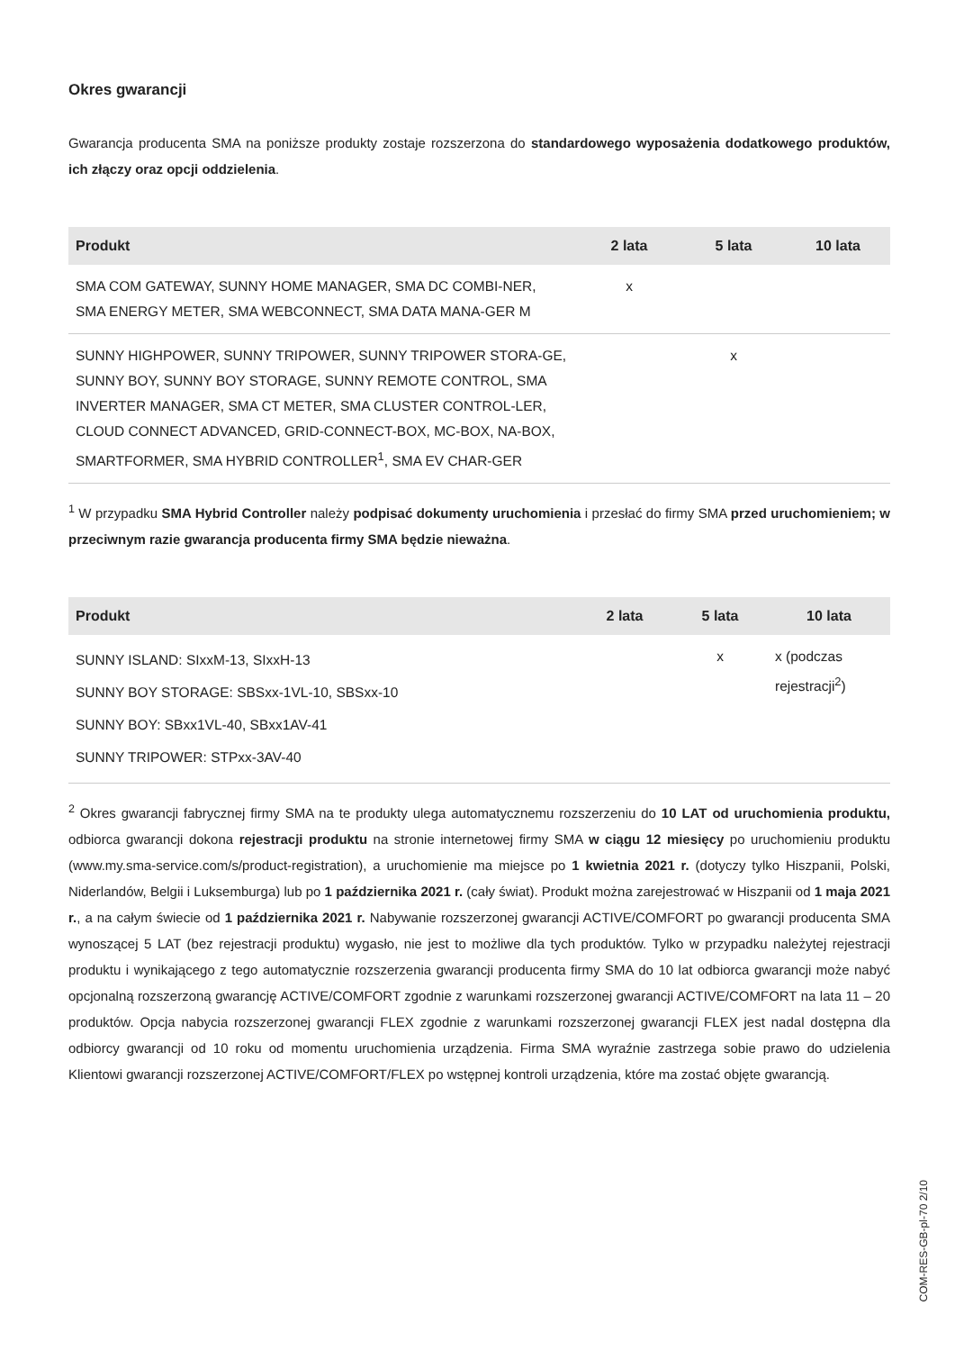Okres gwarancji
Gwarancja producenta SMA na poniższe produkty zostaje rozszerzona do standardowego wyposażenia dodatkowego produktów, ich złączy oraz opcji oddzielenia.
| Produkt | 2 lata | 5 lata | 10 lata |
| --- | --- | --- | --- |
| SMA COM GATEWAY, SUNNY HOME MANAGER, SMA DC COMBI-NER, SMA ENERGY METER, SMA WEBCONNECT, SMA DATA MANA-GER M | x | | |
| SUNNY HIGHPOWER, SUNNY TRIPOWER, SUNNY TRIPOWER STORA-GE, SUNNY BOY, SUNNY BOY STORAGE, SUNNY REMOTE CONTROL, SMA INVERTER MANAGER, SMA CT METER, SMA CLUSTER CONTROL-LER, CLOUD CONNECT ADVANCED, GRID-CONNECT-BOX, MC-BOX, NA-BOX, SMARTFORMER, SMA HYBRID CONTROLLER<sup>1</sup>, SMA EV CHAR-GER | | x | |
<sup>1</sup> W przypadku SMA Hybrid Controller należy podpisać dokumenty uruchomienia i przesłać do firmy SMA przed uruchomieniem; w przeciwnym razie gwarancja producenta firmy SMA będzie nieważna.
| Produkt | 2 lata | 5 lata | 10 lata |
| --- | --- | --- | --- |
| SUNNY ISLAND: SIxxM-13, SIxxH-13 SUNNY BOY STORAGE: SBSxx-1VL-10, SBSxx-10 SUNNY BOY: SBxx1VL-40, SBxx1AV-41 SUNNY TRIPOWER: STPxx-3AV-40 | | x | x (podczas rejestracji<sup>2</sup>) |
<sup>2</sup> Okres gwarancji fabrycznej firmy SMA na te produkty ulega automatycznemu rozszerzeniu do 10 LAT od uruchomienia produktu, odbiorca gwarancji dokona rejestracji produktu na stronie internetowej firmy SMA w ciągu 12 miesięcy po uruchomieniu produktu (www.my.sma-service.com/s/product-registration), a uruchomienie ma miejsce po 1 kwietnia 2021 r. (dotyczy tylko Hiszpanii, Polski, Niderlandów, Belgii i Luksemburga) lub po 1 października 2021 r. (cały świat). Produkt można zarejestrować w Hiszpanii od 1 maja 2021 r., a na całym świecie od 1 października 2021 r. Nabywanie rozszerzonej gwarancji ACTIVE/COMFORT po gwarancji producenta SMA wynoszącej 5 LAT (bez rejestracji produktu) wygasło, nie jest to możliwe dla tych produktów. Tylko w przypadku należytej rejestracji produktu i wynikającego z tego automatycznie rozszerzenia gwarancji producenta firmy SMA do 10 lat odbiorca gwarancji może nabyć opcjonalną rozszerzoną gwarancję ACTIVE/COMFORT zgodnie z warunkami rozszerzonej gwarancji ACTIVE/COMFORT na lata 11 – 20 produktów. Opcja nabycia rozszerzonej gwarancji FLEX zgodnie z warunkami rozszerzonej gwarancji FLEX jest nadal dostępna dla odbiorcy gwarancji od 10 roku od momentu uruchomienia urządzenia. Firma SMA wyraźnie zastrzega sobie prawo do udzielenia Klientowi gwarancji rozszerzonej ACTIVE/COMFORT/FLEX po wstępnej kontroli urządzenia, które ma zostać objęte gwarancją.
COM-RES-GB-pl-70 2/10